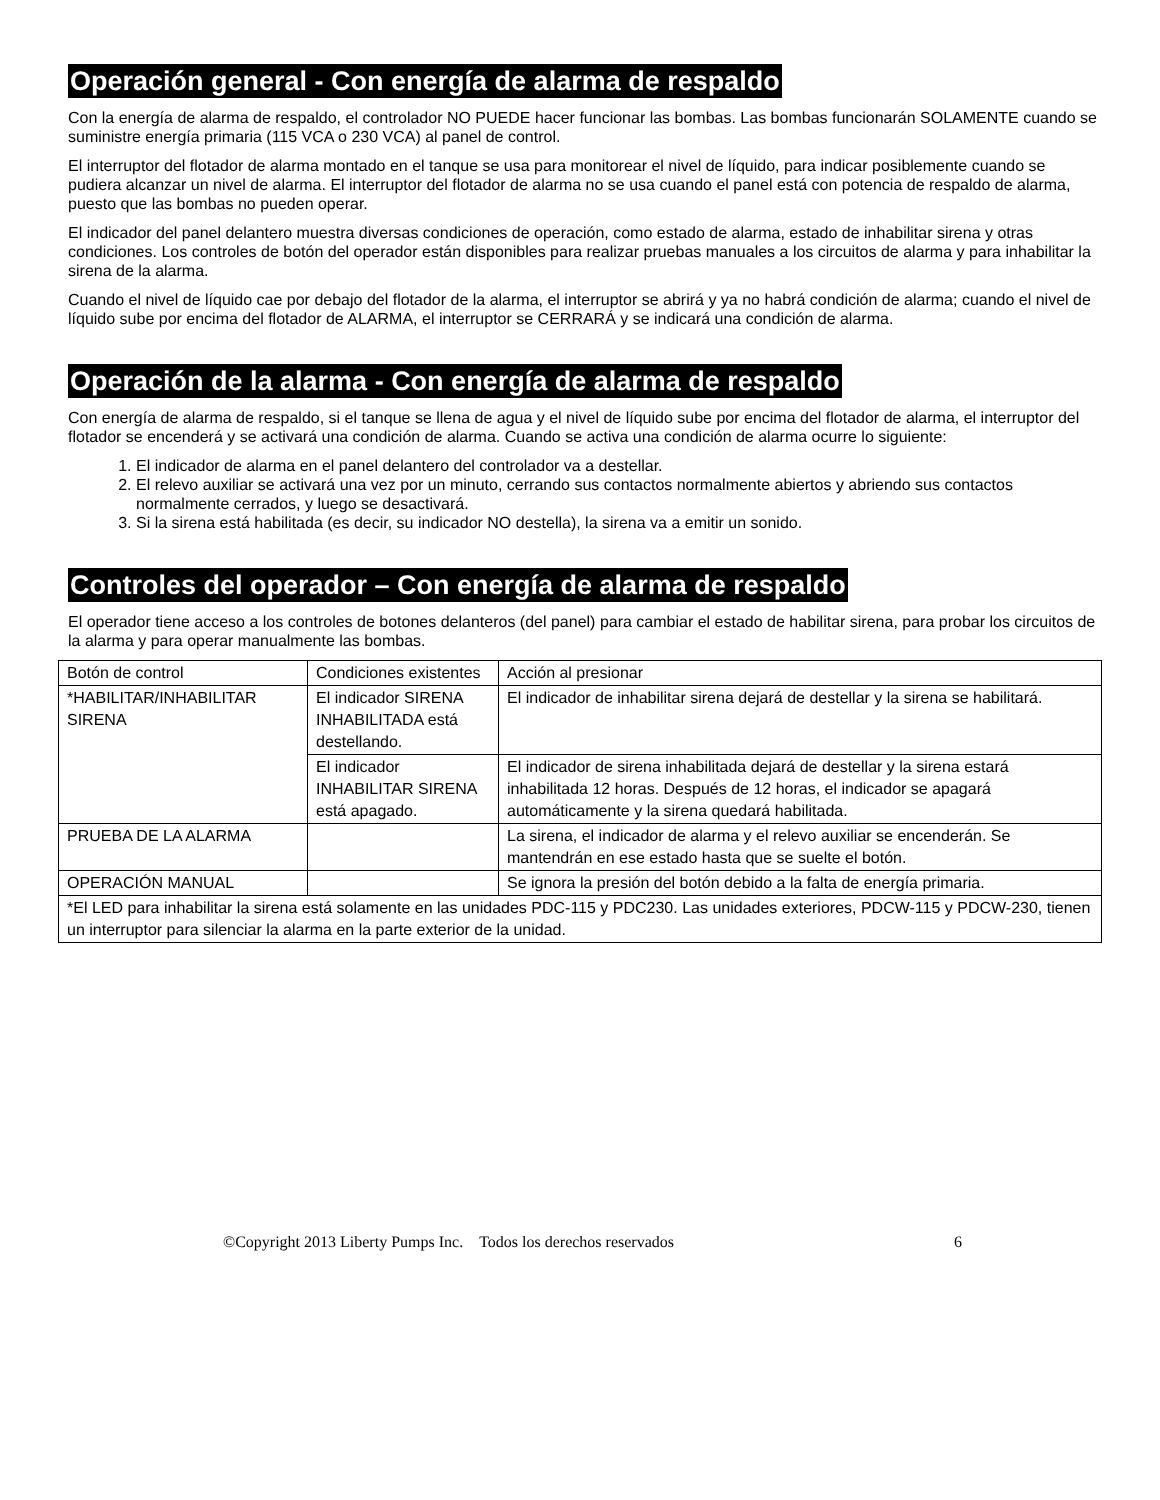Operación general - Con energía de alarma de respaldo
Con la energía de alarma de respaldo, el controlador NO PUEDE hacer funcionar las bombas. Las bombas funcionarán SOLAMENTE cuando se suministre energía primaria (115 VCA o 230 VCA) al panel de control.
El interruptor del flotador de alarma montado en el tanque se usa para monitorear el nivel de líquido, para indicar posiblemente cuando se pudiera alcanzar un nivel de alarma. El interruptor del flotador de alarma no se usa cuando el panel está con potencia de respaldo de alarma, puesto que las bombas no pueden operar.
El indicador del panel delantero muestra diversas condiciones de operación, como estado de alarma, estado de inhabilitar sirena y otras condiciones. Los controles de botón del operador están disponibles para realizar pruebas manuales a los circuitos de alarma y para inhabilitar la sirena de la alarma.
Cuando el nivel de líquido cae por debajo del flotador de la alarma, el interruptor se abrirá y ya no habrá condición de alarma; cuando el nivel de líquido sube por encima del flotador de ALARMA, el interruptor se CERRARÁ y se indicará una condición de alarma.
Operación de la alarma - Con energía de alarma de respaldo
Con energía de alarma de respaldo, si el tanque se llena de agua y el nivel de líquido sube por encima del flotador de alarma, el interruptor del flotador se encenderá y se activará una condición de alarma. Cuando se activa una condición de alarma ocurre lo siguiente:
1. El indicador de alarma en el panel delantero del controlador va a destellar.
2. El relevo auxiliar se activará una vez por un minuto, cerrando sus contactos normalmente abiertos y abriendo sus contactos normalmente cerrados, y luego se desactivará.
3. Si la sirena está habilitada (es decir, su indicador NO destella), la sirena va a emitir un sonido.
Controles del operador – Con energía de alarma de respaldo
El operador tiene acceso a los controles de botones delanteros (del panel) para cambiar el estado de habilitar sirena, para probar los circuitos de la alarma y para operar manualmente las bombas.
| Botón de control | Condiciones existentes | Acción al presionar |
| *HABILITAR/INHABILITAR SIRENA | El indicador SIRENA INHABILITADA está destellando. | El indicador de inhabilitar sirena dejará de destellar y la sirena se habilitará. |
| | El indicador INHABILITAR SIRENA está apagado. | El indicador de sirena inhabilitada dejará de destellar y la sirena estará inhabilitada 12 horas. Después de 12 horas, el indicador se apagará automáticamente y la sirena quedará habilitada. |
| PRUEBA DE LA ALARMA | | La sirena, el indicador de alarma y el relevo auxiliar se encenderán. Se mantendrán en ese estado hasta que se suelte el botón. |
| OPERACIÓN MANUAL | | Se ignora la presión del botón debido a la falta de energía primaria. |
| *El LED para inhabilitar la sirena está solamente en las unidades PDC-115 y PDC230. Las unidades exteriores, PDCW-115 y PDCW-230, tienen un interruptor para silenciar la alarma en la parte exterior de la unidad. | | |
©Copyright 2013 Liberty Pumps Inc. Todos los derechos reservados 6